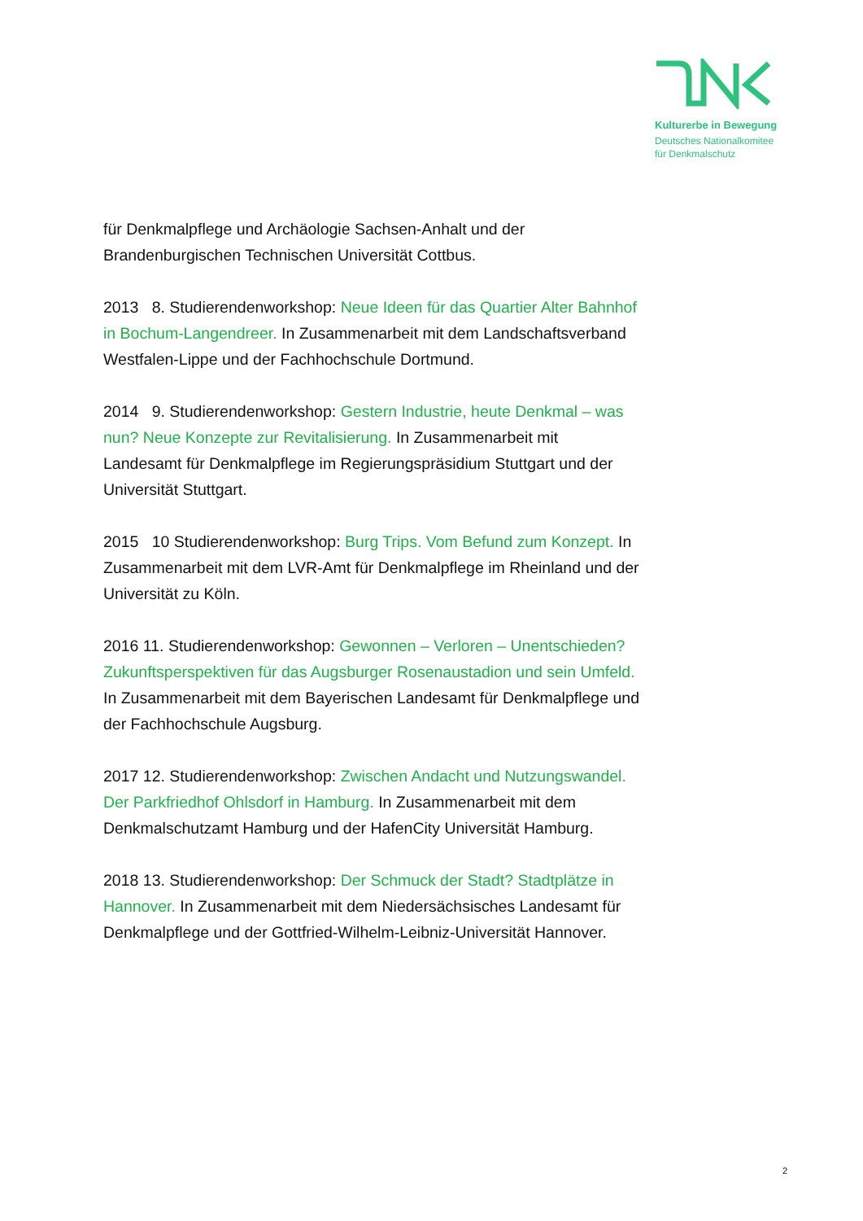Kulturerbe in Bewegung
Deutsches Nationalkomitee
für Denkmalschutz
für Denkmalpflege und Archäologie Sachsen-Anhalt und der Brandenburgischen Technischen Universität Cottbus.
2013 8. Studierendenworkshop: Neue Ideen für das Quartier Alter Bahnhof in Bochum-Langendreer. In Zusammenarbeit mit dem Landschaftsverband Westfalen-Lippe und der Fachhochschule Dortmund.
2014 9. Studierendenworkshop: Gestern Industrie, heute Denkmal – was nun? Neue Konzepte zur Revitalisierung. In Zusammenarbeit mit Landesamt für Denkmalpflege im Regierungspräsidium Stuttgart und der Universität Stuttgart.
2015 10 Studierendenworkshop: Burg Trips. Vom Befund zum Konzept. In Zusammenarbeit mit dem LVR-Amt für Denkmalpflege im Rheinland und der Universität zu Köln.
2016 11. Studierendenworkshop: Gewonnen – Verloren – Unentschieden? Zukunftsperspektiven für das Augsburger Rosenaustadion und sein Umfeld. In Zusammenarbeit mit dem Bayerischen Landesamt für Denkmalpflege und der Fachhochschule Augsburg.
2017 12. Studierendenworkshop: Zwischen Andacht und Nutzungswandel. Der Parkfriedhof Ohlsdorf in Hamburg. In Zusammenarbeit mit dem Denkmalschutzamt Hamburg und der HafenCity Universität Hamburg.
2018 13. Studierendenworkshop: Der Schmuck der Stadt? Stadtplätze in Hannover. In Zusammenarbeit mit dem Niedersächsisches Landesamt für Denkmalpflege und der Gottfried-Wilhelm-Leibniz-Universität Hannover.
2